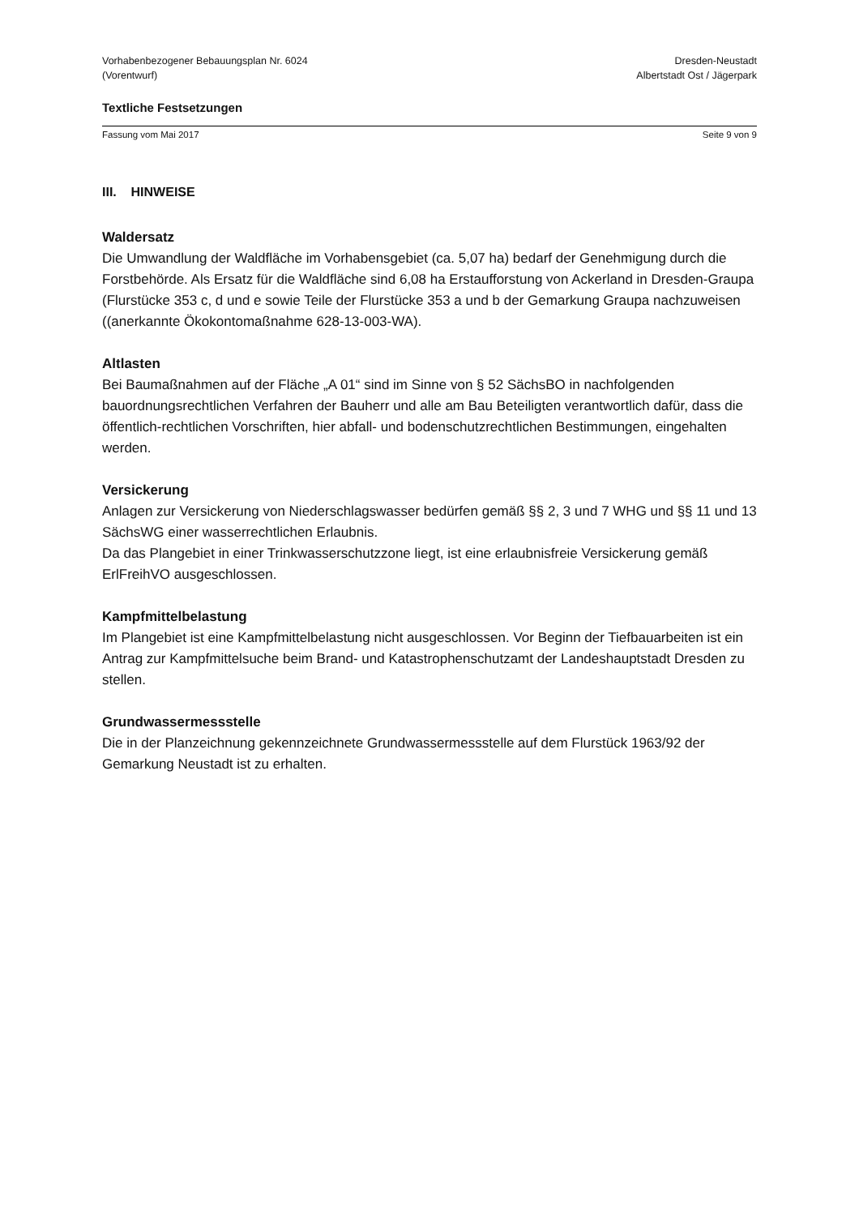Vorhabenbezogener Bebauungsplan Nr. 6024
(Vorentwurf)
Dresden-Neustadt
Albertstadt Ost / Jägerpark
Textliche Festsetzungen
Fassung vom Mai 2017 Seite 9 von 9
III. HINWEISE
Waldersatz
Die Umwandlung der Waldfläche im Vorhabensgebiet (ca. 5,07 ha) bedarf der Genehmigung durch die Forstbehörde. Als Ersatz für die Waldfläche sind 6,08 ha Erstaufforstung von Ackerland in Dresden-Graupa (Flurstücke 353 c, d und e sowie Teile der Flurstücke 353 a und b der Gemarkung Graupa nachzuweisen ((anerkannte Ökokontomaßnahme 628-13-003-WA).
Altlasten
Bei Baumaßnahmen auf der Fläche „A 01“ sind im Sinne von § 52 SächsBO in nachfolgenden bauordnungsrechtlichen Verfahren der Bauherr und alle am Bau Beteiligten verantwortlich dafür, dass die öffentlich-rechtlichen Vorschriften, hier abfall- und bodenschutzrechtlichen Bestimmungen, eingehalten werden.
Versickerung
Anlagen zur Versickerung von Niederschlagswasser bedürfen gemäß §§ 2, 3 und 7 WHG und §§ 11 und 13 SächsWG einer wasserrechtlichen Erlaubnis.
Da das Plangebiet in einer Trinkwasserschutzzone liegt, ist eine erlaubnisfreie Versickerung gemäß ErlFreihVO ausgeschlossen.
Kampfmittelbelastung
Im Plangebiet ist eine Kampfmittelbelastung nicht ausgeschlossen. Vor Beginn der Tiefbauarbeiten ist ein Antrag zur Kampfmittelsuche beim Brand- und Katastrophenschutzamt der Landeshauptstadt Dresden zu stellen.
Grundwassermessstelle
Die in der Planzeichnung gekennzeichnete Grundwassermessstelle auf dem Flurstück 1963/92 der Gemarkung Neustadt ist zu erhalten.